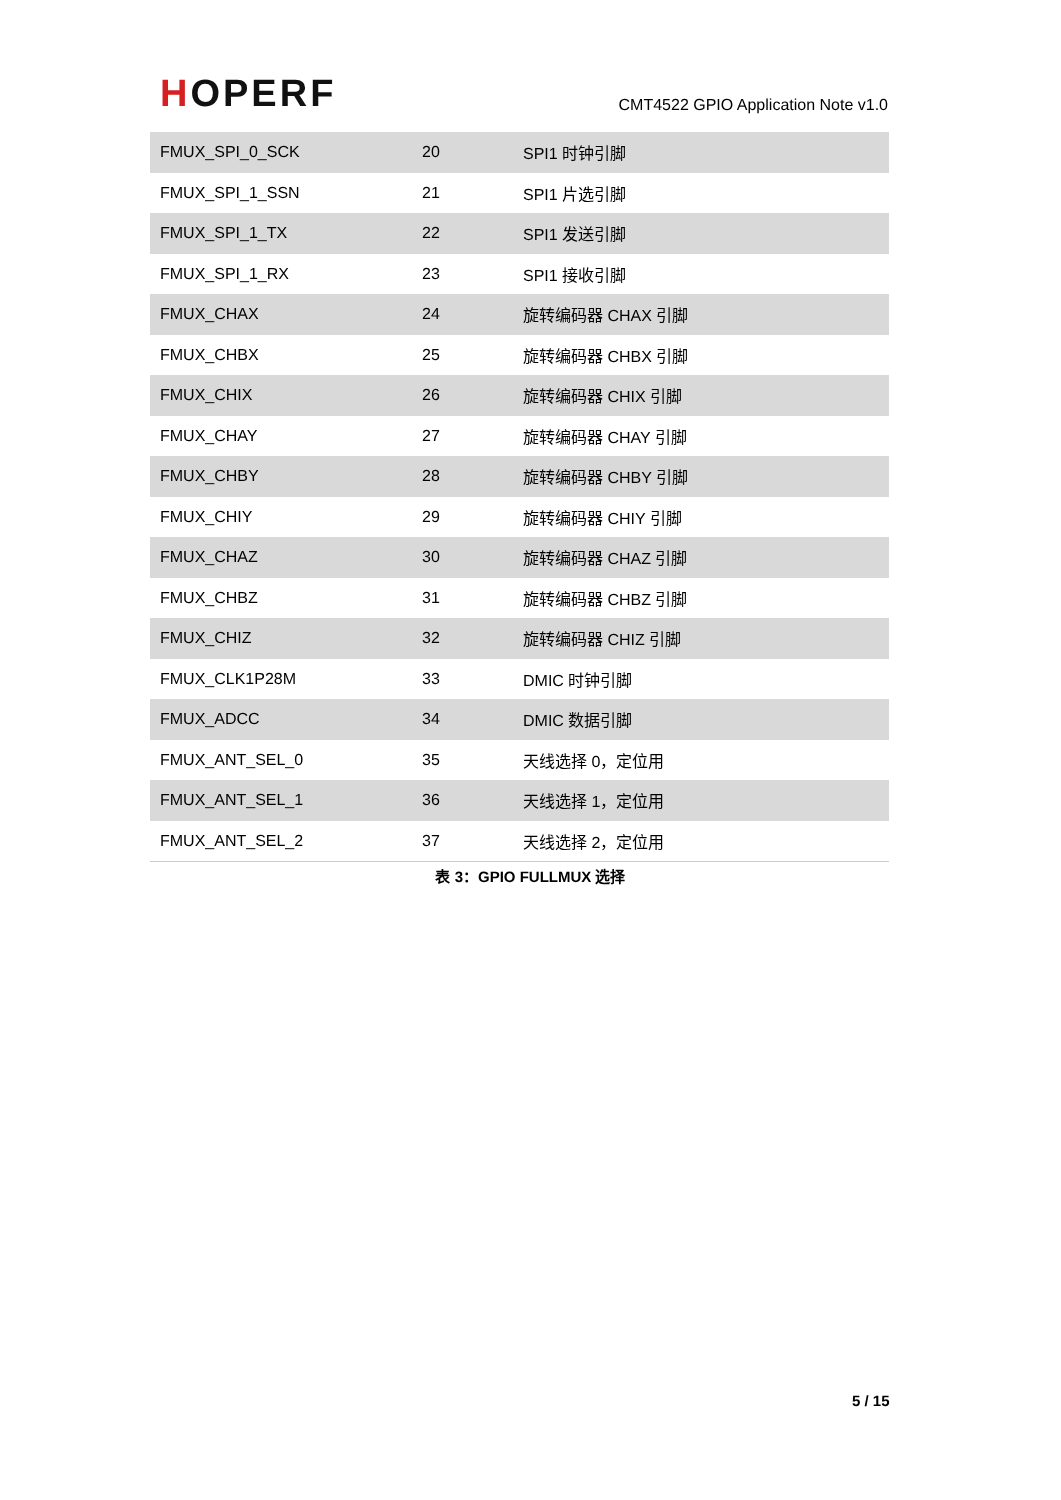HOPERF
CMT4522 GPIO Application Note v1.0
| FMUX_SPI_0_SCK | 20 | SPI1 时钟引脚 |
| FMUX_SPI_1_SSN | 21 | SPI1 片选引脚 |
| FMUX_SPI_1_TX | 22 | SPI1 发送引脚 |
| FMUX_SPI_1_RX | 23 | SPI1 接收引脚 |
| FMUX_CHAX | 24 | 旋转编码器 CHAX 引脚 |
| FMUX_CHBX | 25 | 旋转编码器 CHBX 引脚 |
| FMUX_CHIX | 26 | 旋转编码器 CHIX 引脚 |
| FMUX_CHAY | 27 | 旋转编码器 CHAY 引脚 |
| FMUX_CHBY | 28 | 旋转编码器 CHBY 引脚 |
| FMUX_CHIY | 29 | 旋转编码器 CHIY 引脚 |
| FMUX_CHAZ | 30 | 旋转编码器 CHAZ 引脚 |
| FMUX_CHBZ | 31 | 旋转编码器 CHBZ 引脚 |
| FMUX_CHIZ | 32 | 旋转编码器 CHIZ 引脚 |
| FMUX_CLK1P28M | 33 | DMIC 时钟引脚 |
| FMUX_ADCC | 34 | DMIC 数据引脚 |
| FMUX_ANT_SEL_0 | 35 | 天线选择 0，定位用 |
| FMUX_ANT_SEL_1 | 36 | 天线选择 1，定位用 |
| FMUX_ANT_SEL_2 | 37 | 天线选择 2，定位用 |
表 3：GPIO FULLMUX 选择
5 / 15